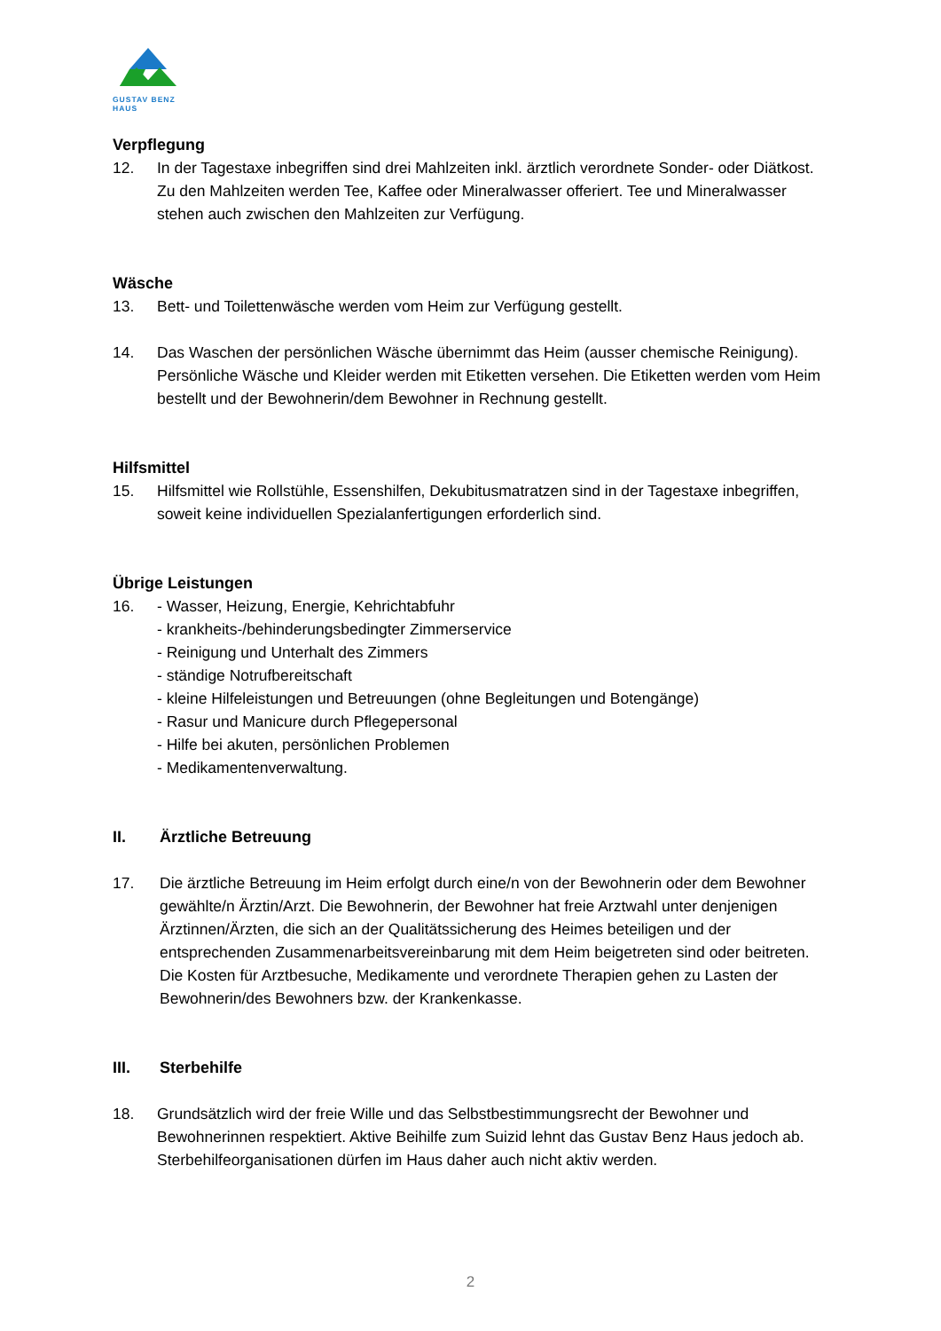GUSTAV BENZ HAUS
Verpflegung
12. In der Tagestaxe inbegriffen sind drei Mahlzeiten inkl. ärztlich verordnete Sonder- oder Diätkost. Zu den Mahlzeiten werden Tee, Kaffee oder Mineralwasser offeriert. Tee und Mineralwasser stehen auch zwischen den Mahlzeiten zur Verfügung.
Wäsche
13. Bett- und Toilettenwäsche werden vom Heim zur Verfügung gestellt.
14. Das Waschen der persönlichen Wäsche übernimmt das Heim (ausser chemische Reinigung).
Persönliche Wäsche und Kleider werden mit Etiketten versehen. Die Etiketten werden vom Heim bestellt und der Bewohnerin/dem Bewohner in Rechnung gestellt.
Hilfsmittel
15. Hilfsmittel wie Rollstühle, Essenshilfen, Dekubitusmatratzen sind in der Tagestaxe inbegriffen, soweit keine individuellen Spezialanfertigungen erforderlich sind.
Übrige Leistungen
16. - Wasser, Heizung, Energie, Kehrichtabfuhr
- krankheits-/behinderungsbedingter Zimmerservice
- Reinigung und Unterhalt des Zimmers
- ständige Notrufbereitschaft
- kleine Hilfeleistungen und Betreuungen (ohne Begleitungen und Botengänge)
- Rasur und Manicure durch Pflegepersonal
- Hilfe bei akuten, persönlichen Problemen
- Medikamentenverwaltung.
II. Ärztliche Betreuung
17. Die ärztliche Betreuung im Heim erfolgt durch eine/n von der Bewohnerin oder dem Bewohner gewählte/n Ärztin/Arzt. Die Bewohnerin, der Bewohner hat freie Arztwahl unter denjenigen Ärztinnen/Ärzten, die sich an der Qualitätssicherung des Heimes beteiligen und der entsprechenden Zusammenarbeitsvereinbarung mit dem Heim beigetreten sind oder beitreten. Die Kosten für Arztbesuche, Medikamente und verordnete Therapien gehen zu Lasten der Bewohnerin/des Bewohners bzw. der Krankenkasse.
III. Sterbehilfe
18. Grundsätzlich wird der freie Wille und das Selbstbestimmungsrecht der Bewohner und Bewohnerinnen respektiert. Aktive Beihilfe zum Suizid lehnt das Gustav Benz Haus jedoch ab. Sterbehilfeorganisationen dürfen im Haus daher auch nicht aktiv werden.
2